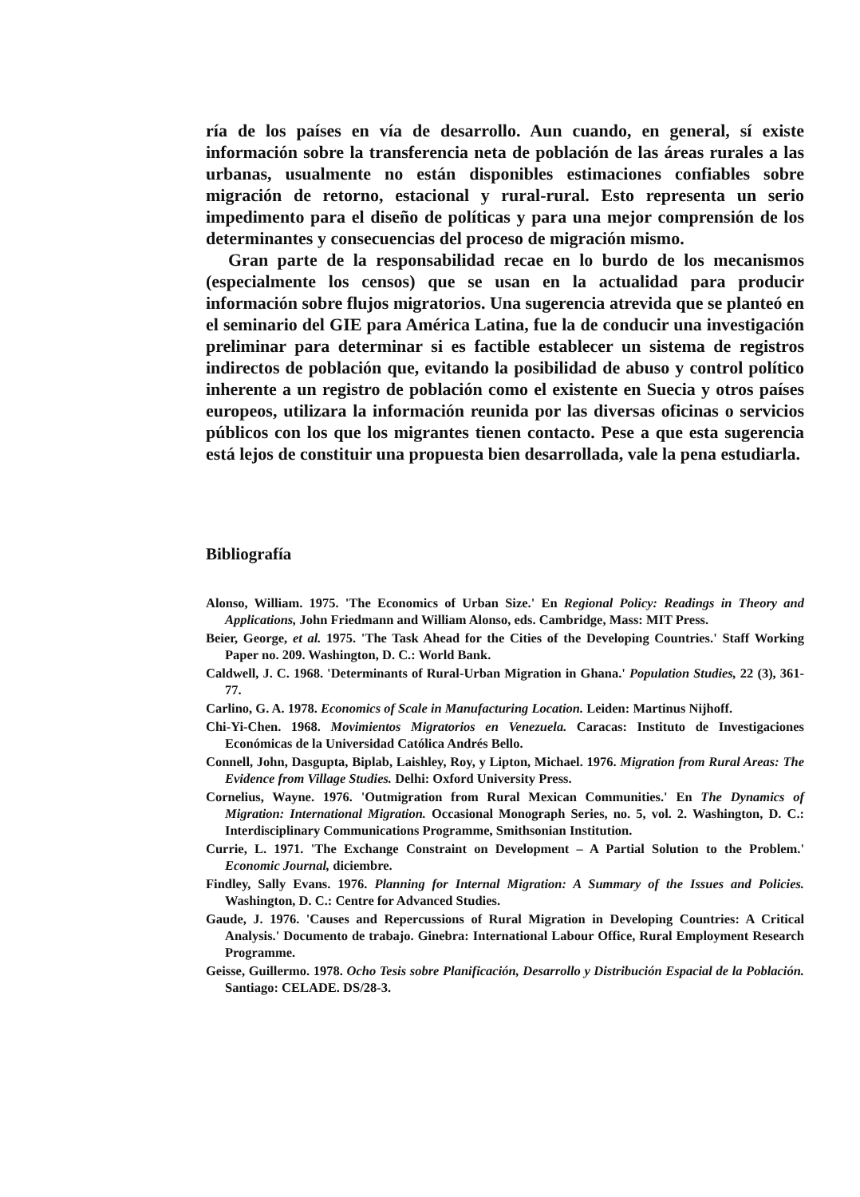ría de los países en vía de desarrollo. Aun cuando, en general, sí existe información sobre la transferencia neta de población de las áreas rurales a las urbanas, usualmente no están disponibles estimaciones confiables sobre migración de retorno, estacional y rural-rural. Esto representa un serio impedimento para el diseño de políticas y para una mejor comprensión de los determinantes y consecuencias del proceso de migración mismo.
Gran parte de la responsabilidad recae en lo burdo de los mecanismos (especialmente los censos) que se usan en la actualidad para producir información sobre flujos migratorios. Una sugerencia atrevida que se planteó en el seminario del GIE para América Latina, fue la de conducir una investigación preliminar para determinar si es factible establecer un sistema de registros indirectos de población que, evitando la posibilidad de abuso y control político inherente a un registro de población como el existente en Suecia y otros países europeos, utilizara la información reunida por las diversas oficinas o servicios públicos con los que los migrantes tienen contacto. Pese a que esta sugerencia está lejos de constituir una propuesta bien desarrollada, vale la pena estudiarla.
Bibliografía
Alonso, William. 1975. 'The Economics of Urban Size.' En Regional Policy: Readings in Theory and Applications, John Friedmann and William Alonso, eds. Cambridge, Mass: MIT Press.
Beier, George, et al. 1975. 'The Task Ahead for the Cities of the Developing Countries.' Staff Working Paper no. 209. Washington, D. C.: World Bank.
Caldwell, J. C. 1968. 'Determinants of Rural-Urban Migration in Ghana.' Population Studies, 22 (3), 361-77.
Carlino, G. A. 1978. Economics of Scale in Manufacturing Location. Leiden: Martinus Nijhoff.
Chi-Yi-Chen. 1968. Movimientos Migratorios en Venezuela. Caracas: Instituto de Investigaciones Económicas de la Universidad Católica Andrés Bello.
Connell, John, Dasgupta, Biplab, Laishley, Roy, y Lipton, Michael. 1976. Migration from Rural Areas: The Evidence from Village Studies. Delhi: Oxford University Press.
Cornelius, Wayne. 1976. 'Outmigration from Rural Mexican Communities.' En The Dynamics of Migration: International Migration. Occasional Monograph Series, no. 5, vol. 2. Washington, D. C.: Interdisciplinary Communications Programme, Smithsonian Institution.
Currie, L. 1971. 'The Exchange Constraint on Development – A Partial Solution to the Problem.' Economic Journal, diciembre.
Findley, Sally Evans. 1976. Planning for Internal Migration: A Summary of the Issues and Policies. Washington, D. C.: Centre for Advanced Studies.
Gaude, J. 1976. 'Causes and Repercussions of Rural Migration in Developing Countries: A Critical Analysis.' Documento de trabajo. Ginebra: International Labour Office, Rural Employment Research Programme.
Geisse, Guillermo. 1978. Ocho Tesis sobre Planificación, Desarrollo y Distribución Espacial de la Población. Santiago: CELADE. DS/28-3.